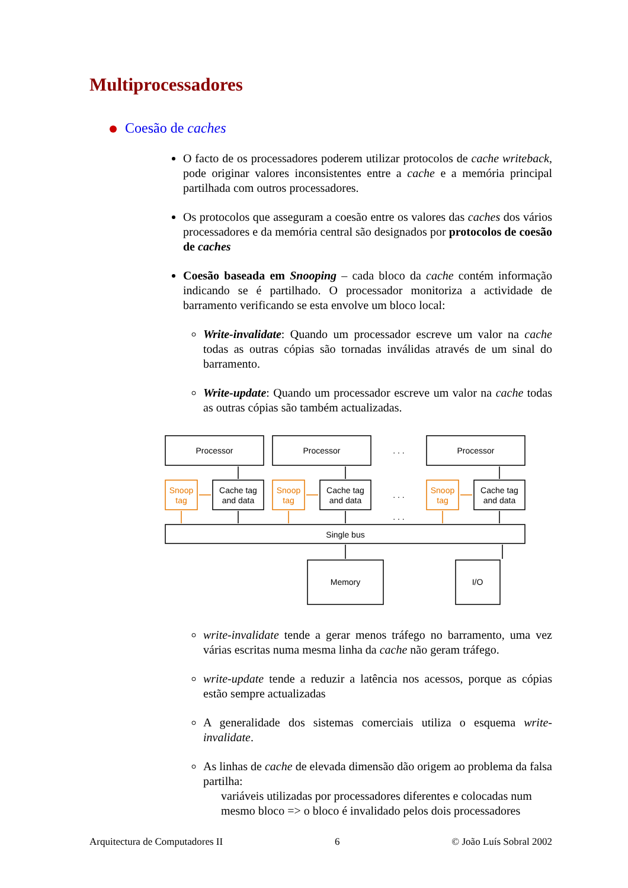Multiprocessadores
Coesão de caches
O facto de os processadores poderem utilizar protocolos de cache writeback, pode originar valores inconsistentes entre a cache e a memória principal partilhada com outros processadores.
Os protocolos que asseguram a coesão entre os valores das caches dos vários processadores e da memória central são designados por protocolos de coesão de caches
Coesão baseada em Snooping – cada bloco da cache contém informação indicando se é partilhado. O processador monitoriza a actividade de barramento verificando se esta envolve um bloco local:
Write-invalidate: Quando um processador escreve um valor na cache todas as outras cópias são tornadas inválidas através de um sinal do barramento.
Write-update: Quando um processador escreve um valor na cache todas as outras cópias são também actualizadas.
Processor
Processor
Processor
. . .
Cache tag
and data
Cache tag
and data
Cache tag
and data
Snoop
tag
Snoop
tag
Snoop
tag
. . .
. . .
Single bus
Memory
I/O
write-invalidate tende a gerar menos tráfego no barramento, uma vez várias escritas numa mesma linha da cache não geram tráfego.
write-update tende a reduzir a latência nos acessos, porque as cópias estão sempre actualizadas
A generalidade dos sistemas comerciais utiliza o esquema write-invalidate.
As linhas de cache de elevada dimensão dão origem ao problema da falsa partilha:
variáveis utilizadas por processadores diferentes e colocadas num mesmo bloco => o bloco é invalidado pelos dois processadores
Arquitectura de Computadores II 6 © João Luís Sobral 2002